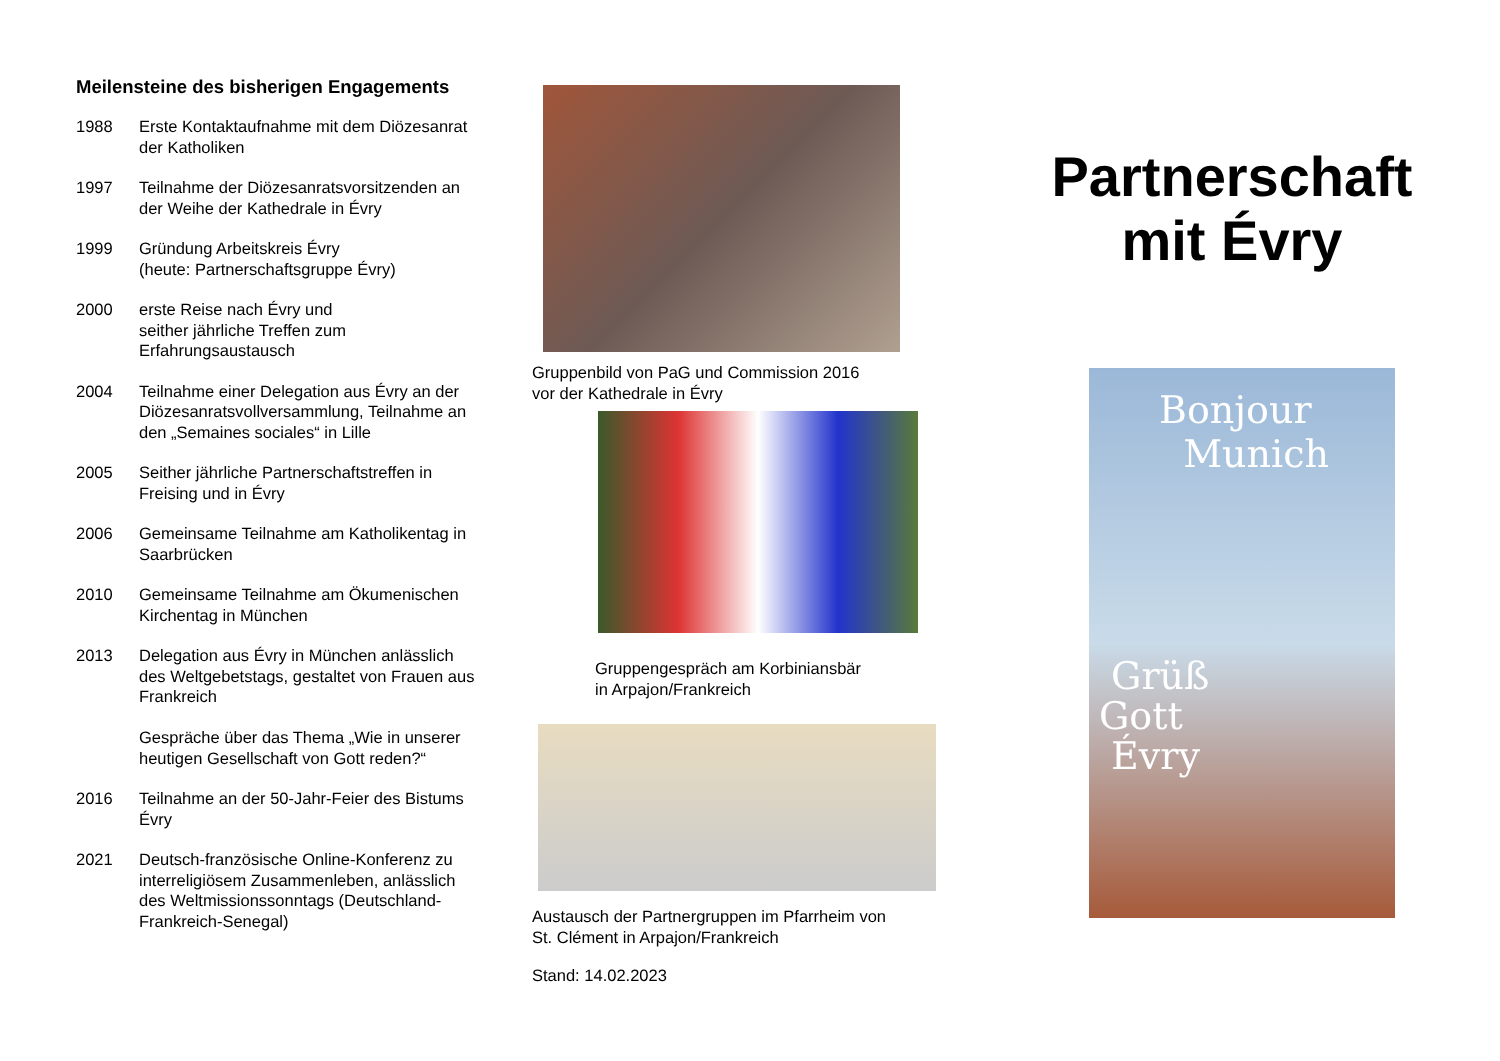Meilensteine des bisherigen Engagements
1988 Erste Kontaktaufnahme mit dem Diözesanrat der Katholiken
1997 Teilnahme der Diözesanratsvorsitzenden an der Weihe der Kathedrale in Évry
1999 Gründung Arbeitskreis Évry
(heute: Partnerschaftsgruppe Évry)
2000 erste Reise nach Évry und
seither jährliche Treffen zum Erfahrungsaustausch
2004 Teilnahme einer Delegation aus Évry an der Diözesanratsvollversammlung, Teilnahme an den „Semaines sociales“ in Lille
2005 Seither jährliche Partnerschaftstreffen in Freising und in Évry
2006 Gemeinsame Teilnahme am Katholikentag in Saarbrücken
2010 Gemeinsame Teilnahme am Ökumenischen Kirchentag in München
2013 Delegation aus Évry in München anlässlich des Weltgebetstags, gestaltet von Frauen aus Frankreich
Gespräche über das Thema „Wie in unserer heutigen Gesellschaft von Gott reden?“
2016 Teilnahme an der 50-Jahr-Feier des Bistums Évry
2021 Deutsch-französische Online-Konferenz zu interreligiösem Zusammenleben, anlässlich des Weltmissionssonntags (Deutschland-Frankreich-Senegal)
Gruppenbild von PaG und Commission 2016
vor der Kathedrale in Évry
Gruppengespräch am Korbiniansbär
in Arpajon/Frankreich
Austausch der Partnergruppen im Pfarrheim von
St. Clément in Arpajon/Frankreich
Stand: 14.02.2023
Partnerschaft
mit Évry
Bonjour
Munich
Grüß
Gott
Évry